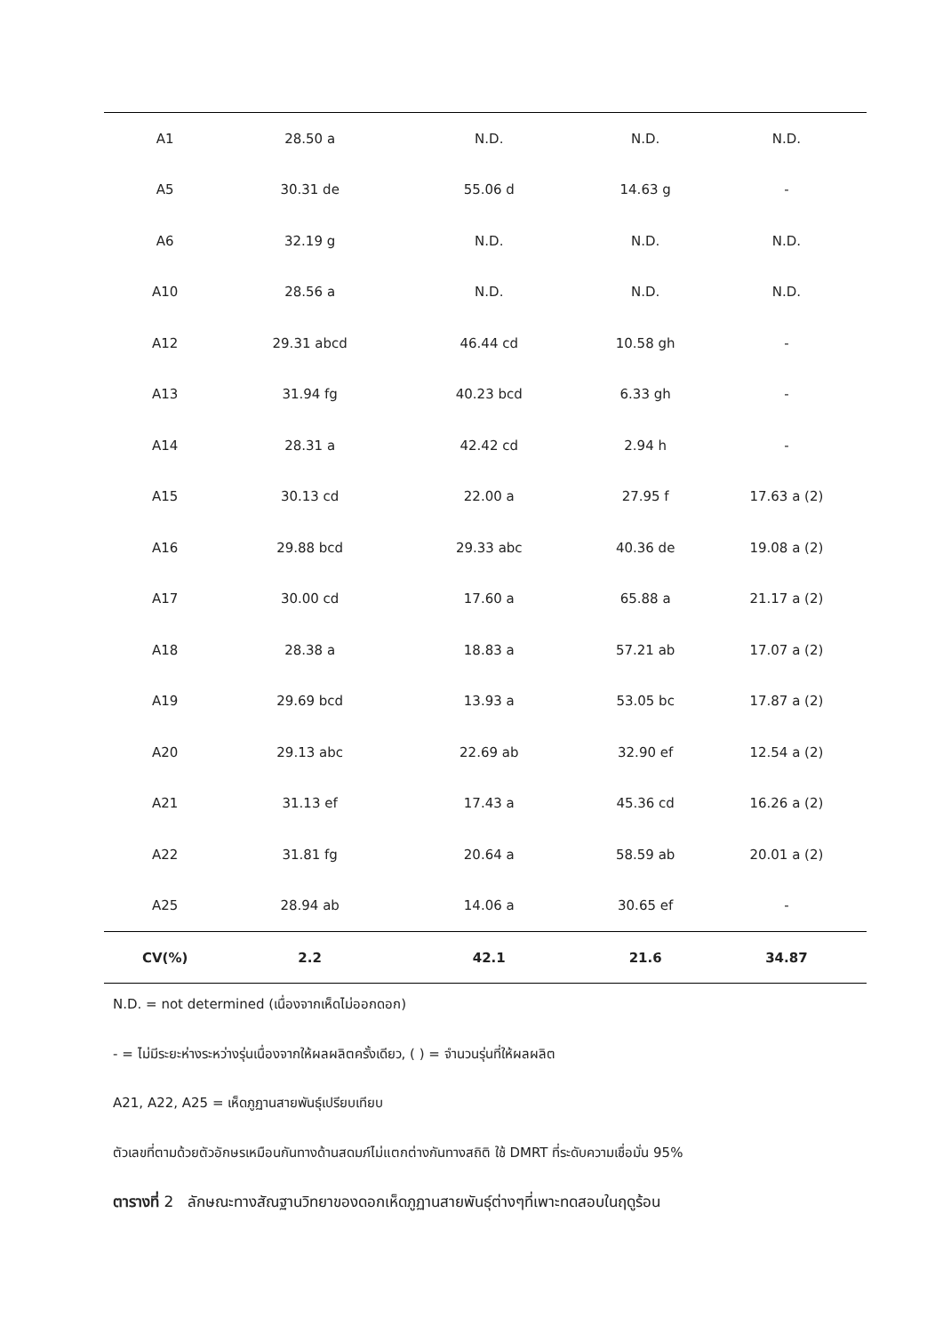| A1 | 28.50 a | N.D. | N.D. | N.D. |
| A5 | 30.31 de | 55.06 d | 14.63 g | - |
| A6 | 32.19 g | N.D. | N.D. | N.D. |
| A10 | 28.56 a | N.D. | N.D. | N.D. |
| A12 | 29.31 abcd | 46.44 cd | 10.58 gh | - |
| A13 | 31.94 fg | 40.23 bcd | 6.33 gh | - |
| A14 | 28.31 a | 42.42 cd | 2.94 h | - |
| A15 | 30.13 cd | 22.00 a | 27.95 f | 17.63 a (2) |
| A16 | 29.88 bcd | 29.33 abc | 40.36 de | 19.08 a (2) |
| A17 | 30.00 cd | 17.60 a | 65.88 a | 21.17 a (2) |
| A18 | 28.38 a | 18.83 a | 57.21 ab | 17.07 a (2) |
| A19 | 29.69 bcd | 13.93 a | 53.05 bc | 17.87 a (2) |
| A20 | 29.13 abc | 22.69 ab | 32.90 ef | 12.54 a (2) |
| A21 | 31.13 ef | 17.43 a | 45.36 cd | 16.26 a (2) |
| A22 | 31.81 fg | 20.64 a | 58.59 ab | 20.01 a (2) |
| A25 | 28.94 ab | 14.06 a | 30.65 ef | - |
| CV(%) | 2.2 | 42.1 | 21.6 | 34.87 |
N.D. = not determined (เนื่องจากเห็ดไม่ออกดอก)
- = ไม่มีระยะห่างระหว่างรุ่นเนื่องจากให้ผลผลิตครั้งเดียว, ( ) = จำนวนรุ่นที่ให้ผลผลิต
A21, A22, A25 = เห็ดภูฏานสายพันธุ์เปรียบเทียบ
ตัวเลขที่ตามด้วยตัวอักษรเหมือนกันทางด้านสดมภ์ไม่แตกต่างกันทางสถิติ ใช้ DMRT ที่ระดับความเชื่อมั่น 95%
ตารางที่ 2 ลักษณะทางสัณฐานวิทยาของดอกเห็ดภูฏานสายพันธุ์ต่างๆที่เพาะทดสอบในฤดูร้อน